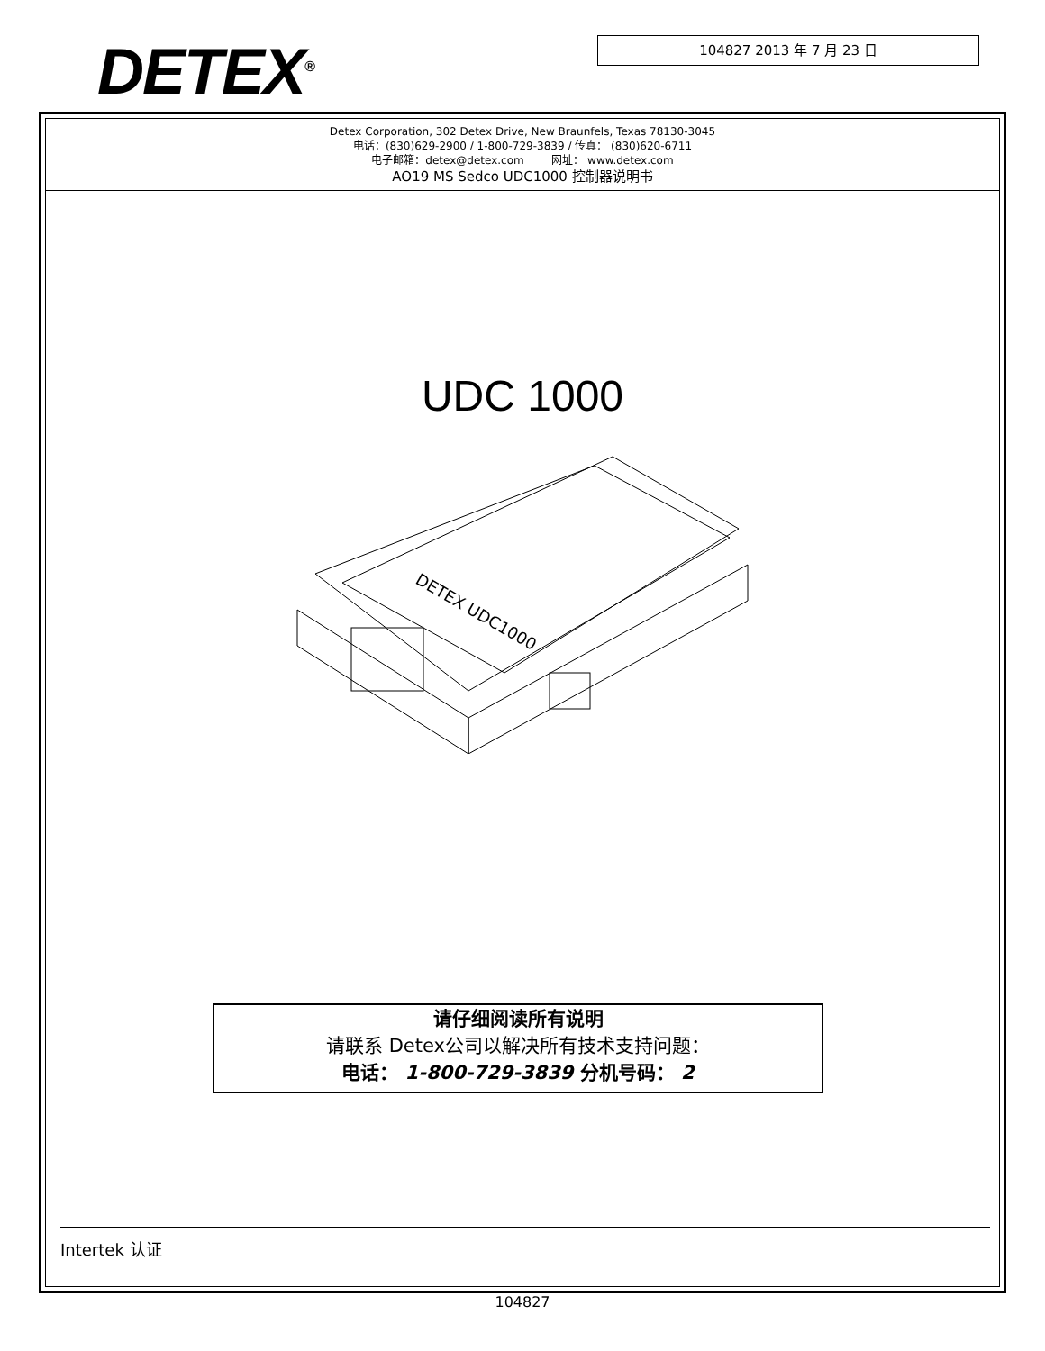DETEX<sup>®</sup> 104827 2013 年 7 月 23 日
Detex Corporation, 302 Detex Drive, New Braunfels, Texas 78130-3045
电话：(830)629-2900 / 1-800-729-3839 / 传真： (830)620-6711
电子邮箱：detex@detex.com 网址： www.detex.com
AO19 MS Sedco UDC1000 控制器说明书
UDC 1000
DETEX UDC1000
请仔细阅读所有说明
请联系 Detex公司以解决所有技术支持问题：
电话： 1-800-729-3839 分机号码： 2
Intertek 认证
104827